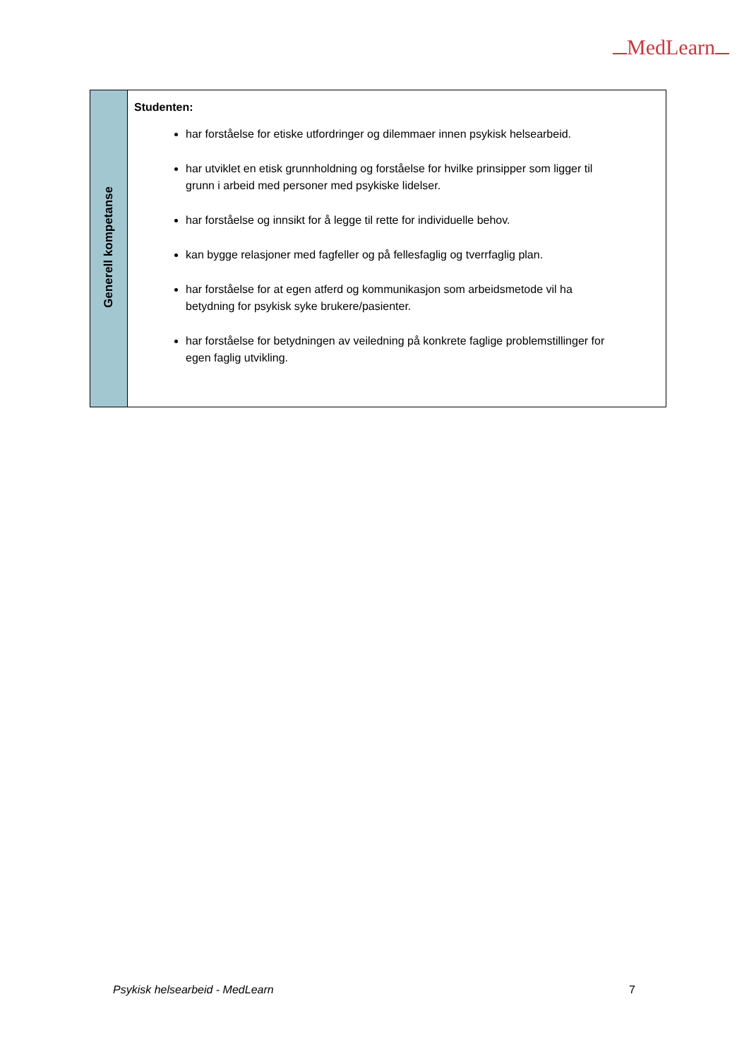MedLearn
| Generell kompetanse | Studenten: har forståelse for etiske utfordringer og dilemmaer innen psykisk helsearbeid. har utviklet en etisk grunnholdning og forståelse for hvilke prinsipper som ligger til grunn i arbeid med personer med psykiske lidelser. har forståelse og innsikt for å legge til rette for individuelle behov. kan bygge relasjoner med fagfeller og på fellesfaglig og tverrfaglig plan. har forståelse for at egen atferd og kommunikasjon som arbeidsmetode vil ha betydning for psykisk syke brukere/pasienter. har forståelse for betydningen av veiledning på konkrete faglige problemstillinger for egen faglig utvikling. |
Psykisk helsearbeid - MedLearn 7